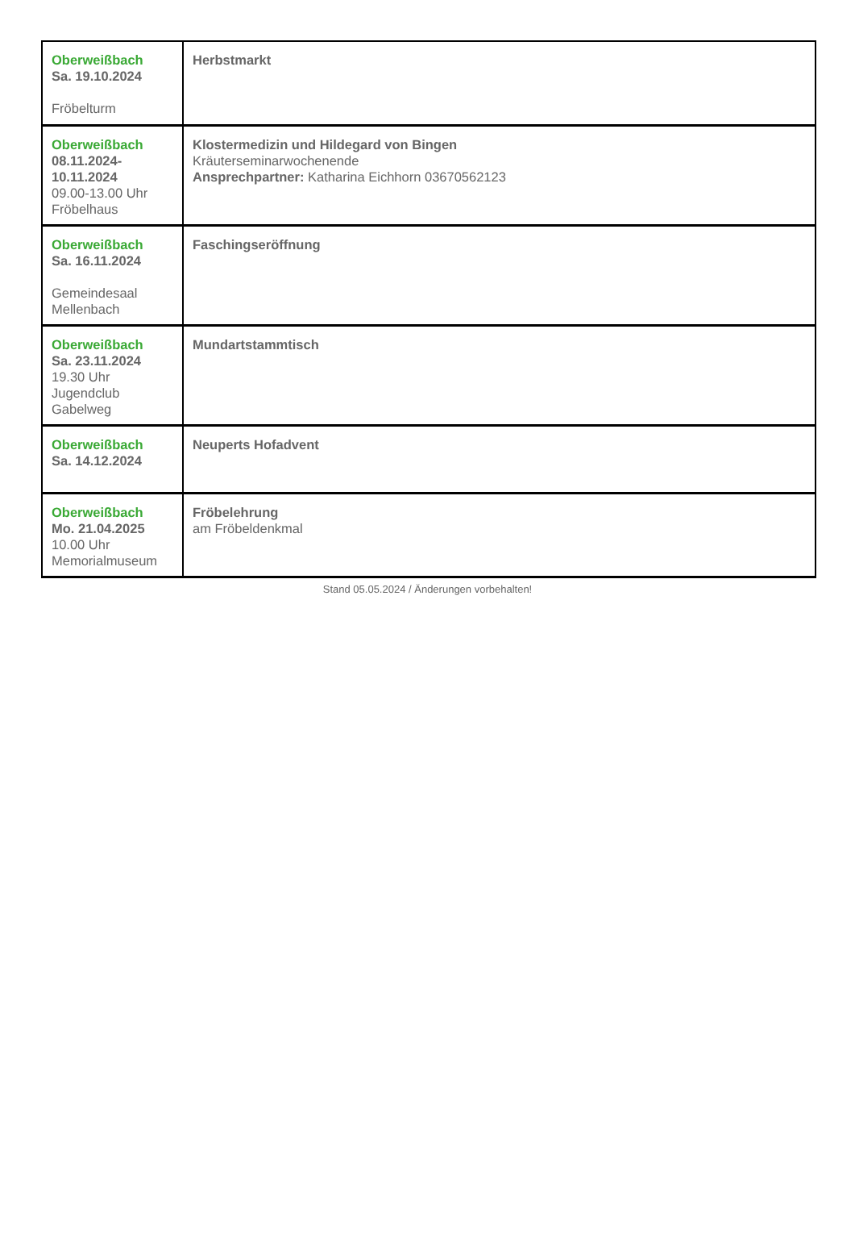| Oberweißbach Sa. 19.10.2024 Fröbelturm | Herbstmarkt |
| Oberweißbach 08.11.2024- 10.11.2024 09.00-13.00 Uhr Fröbelhaus | Klostermedizin und Hildegard von Bingen Kräuterseminarwochenende Ansprechpartner: Katharina Eichhorn 03670562123 |
| Oberweißbach Sa. 16.11.2024 Gemeindesaal Mellenbach | Faschingseröffnung |
| Oberweißbach Sa. 23.11.2024 19.30 Uhr Jugendclub Gabelweg | Mundartstammtisch |
| Oberweißbach Sa. 14.12.2024 | Neuperts Hofadvent |
| Oberweißbach Mo. 21.04.2025 10.00 Uhr Memorialmuseum | Fröbelehrung am Fröbeldenkmal |
Stand 05.05.2024 / Änderungen vorbehalten!